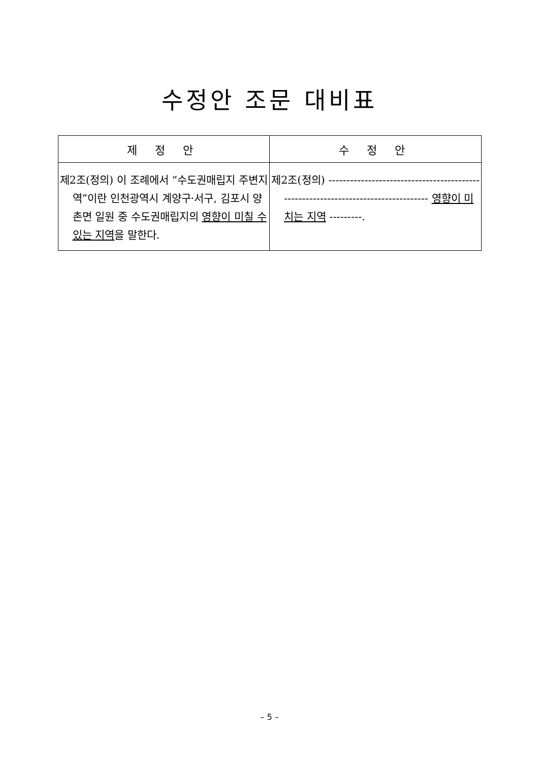수정안 조문 대비표
| 제 정 안 | 수 정 안 |
| --- | --- |
| 제2조(정의) 이 조례에서 “수도권매립지 주변지역”이란 인천광역시 계양구·서구, 김포시 양촌면 일원 중 수도권매립지의 영향이 미칠 수 있는 지역 을 말한다. | 제2조(정의) ---------------------------------------------------------------------------------- 영향이 미치는 지역 ---------. |
– 5 –